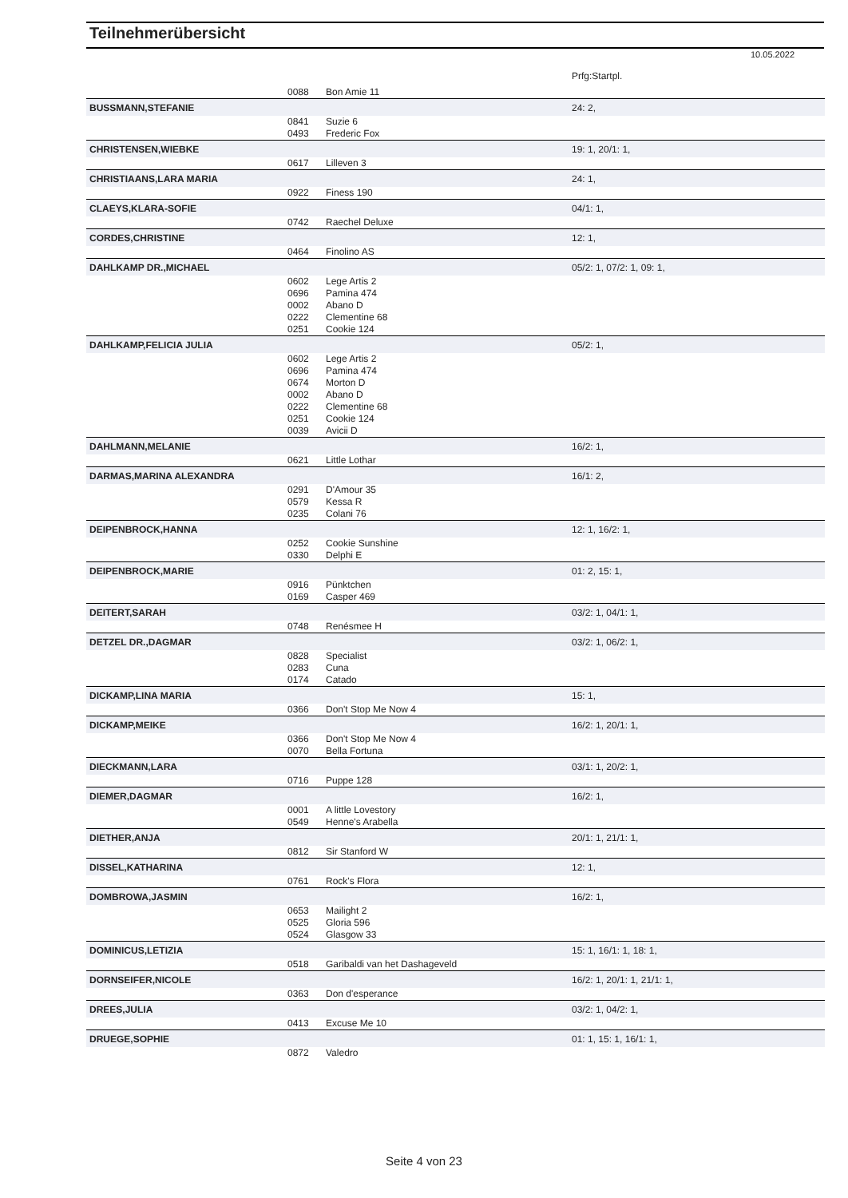Teilnehmerübersicht
10.05.2022
| | | | Prfg:Startpl. |
| | 0088 | Bon Amie 11 | |
| BUSSMANN,STEFANIE | | | 24: 2, |
| | 0841 | Suzie 6 | |
| | 0493 | Frederic Fox | |
| CHRISTENSEN,WIEBKE | | | 19: 1, 20/1: 1, |
| | 0617 | Lilleven 3 | |
| CHRISTIAANS,LARA MARIA | | | 24: 1, |
| | 0922 | Finess 190 | |
| CLAEYS,KLARA-SOFIE | | | 04/1: 1, |
| | 0742 | Raechel Deluxe | |
| CORDES,CHRISTINE | | | 12: 1, |
| | 0464 | Finolino AS | |
| DAHLKAMP DR.,MICHAEL | | | 05/2: 1, 07/2: 1, 09: 1, |
| | 0602 | Lege Artis 2 | |
| | 0696 | Pamina 474 | |
| | 0002 | Abano D | |
| | 0222 | Clementine 68 | |
| | 0251 | Cookie 124 | |
| DAHLKAMP,FELICIA JULIA | | | 05/2: 1, |
| | 0602 | Lege Artis 2 | |
| | 0696 | Pamina 474 | |
| | 0674 | Morton D | |
| | 0002 | Abano D | |
| | 0222 | Clementine 68 | |
| | 0251 | Cookie 124 | |
| | 0039 | Avicii D | |
| DAHLMANN,MELANIE | | | 16/2: 1, |
| | 0621 | Little Lothar | |
| DARMAS,MARINA ALEXANDRA | | | 16/1: 2, |
| | 0291 | D'Amour 35 | |
| | 0579 | Kessa R | |
| | 0235 | Colani 76 | |
| DEIPENBROCK,HANNA | | | 12: 1, 16/2: 1, |
| | 0252 | Cookie Sunshine | |
| | 0330 | Delphi E | |
| DEIPENBROCK,MARIE | | | 01: 2, 15: 1, |
| | 0916 | Pünktchen | |
| | 0169 | Casper 469 | |
| DEITERT,SARAH | | | 03/2: 1, 04/1: 1, |
| | 0748 | Renésmee H | |
| DETZEL DR.,DAGMAR | | | 03/2: 1, 06/2: 1, |
| | 0828 | Specialist | |
| | 0283 | Cuna | |
| | 0174 | Catado | |
| DICKAMP,LINA MARIA | | | 15: 1, |
| | 0366 | Don't Stop Me Now 4 | |
| DICKAMP,MEIKE | | | 16/2: 1, 20/1: 1, |
| | 0366 | Don't Stop Me Now 4 | |
| | 0070 | Bella Fortuna | |
| DIECKMANN,LARA | | | 03/1: 1, 20/2: 1, |
| | 0716 | Puppe 128 | |
| DIEMER,DAGMAR | | | 16/2: 1, |
| | 0001 | A little Lovestory | |
| | 0549 | Henne's Arabella | |
| DIETHER,ANJA | | | 20/1: 1, 21/1: 1, |
| | 0812 | Sir Stanford W | |
| DISSEL,KATHARINA | | | 12: 1, |
| | 0761 | Rock's Flora | |
| DOMBROWA,JASMIN | | | 16/2: 1, |
| | 0653 | Mailight 2 | |
| | 0525 | Gloria 596 | |
| | 0524 | Glasgow 33 | |
| DOMINICUS,LETIZIA | | | 15: 1, 16/1: 1, 18: 1, |
| | 0518 | Garibaldi van het Dashageveld | |
| DORNSEIFER,NICOLE | | | 16/2: 1, 20/1: 1, 21/1: 1, |
| | 0363 | Don d'esperance | |
| DREES,JULIA | | | 03/2: 1, 04/2: 1, |
| | 0413 | Excuse Me 10 | |
| DRUEGE,SOPHIE | | | 01: 1, 15: 1, 16/1: 1, |
| | 0872 | Valedro | |
Seite 4 von 23